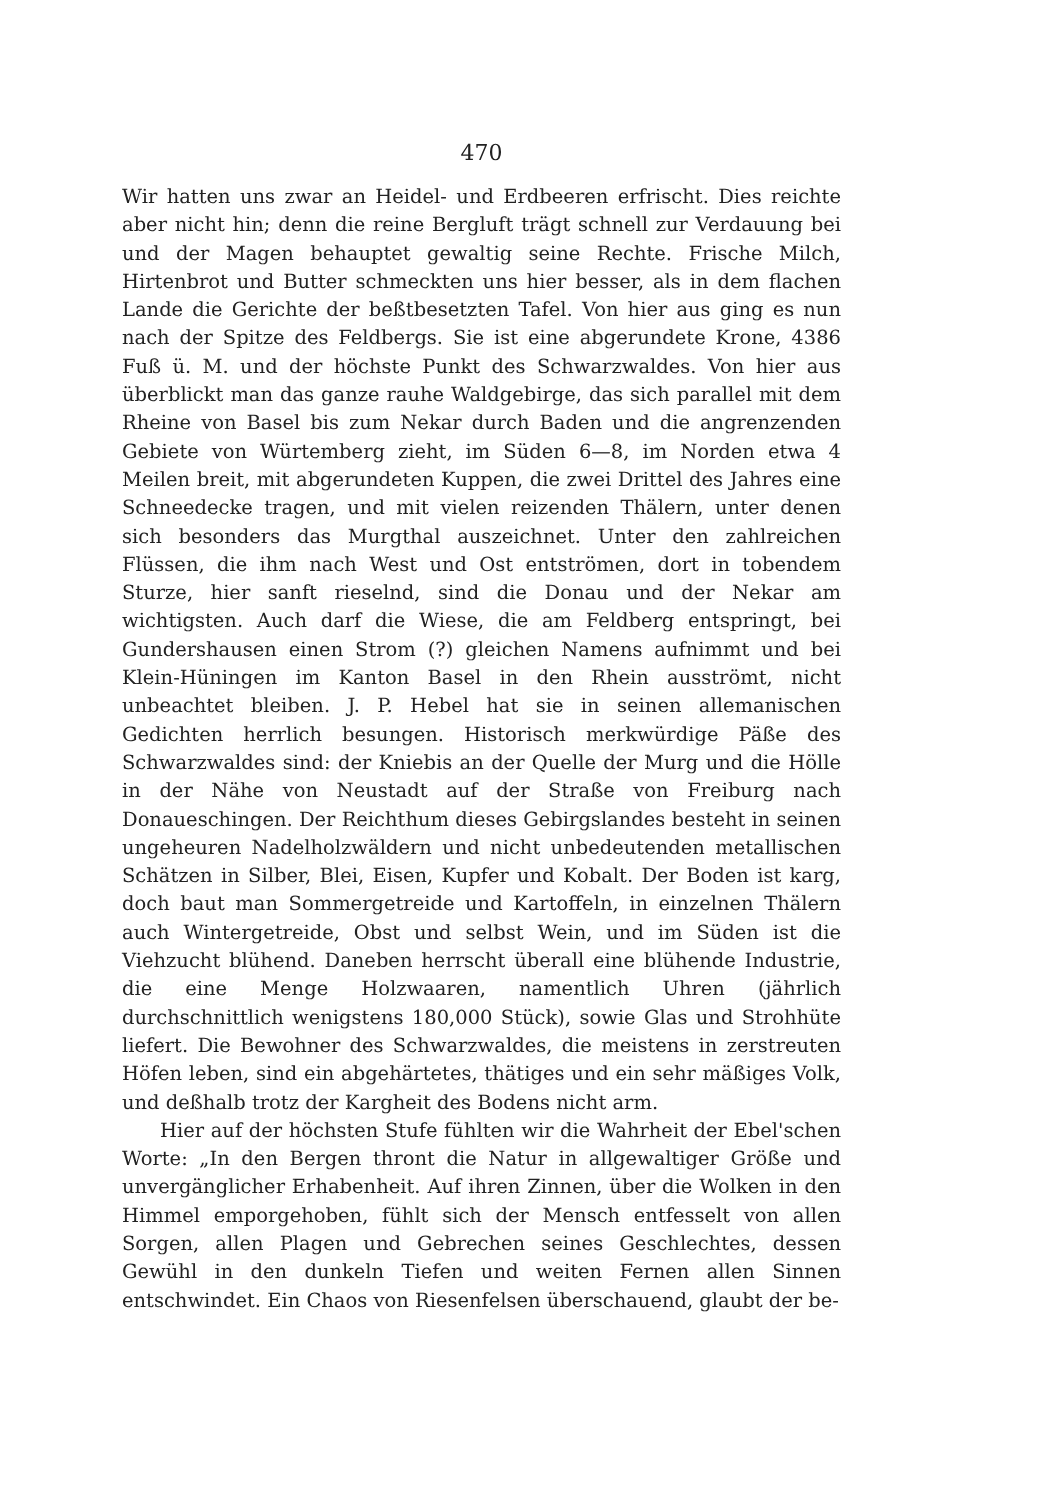470
Wir hatten uns zwar an Heidel- und Erdbeeren erfrischt. Dies reichte aber nicht hin; denn die reine Bergluft trägt schnell zur Verdauung bei und der Magen behauptet gewaltig seine Rechte. Frische Milch, Hirtenbrot und Butter schmeckten uns hier besser, als in dem flachen Lande die Gerichte der beßtbesetzten Tafel. Von hier aus ging es nun nach der Spitze des Feldbergs. Sie ist eine abgerundete Krone, 4386 Fuß ü. M. und der höchste Punkt des Schwarzwaldes. Von hier aus überblickt man das ganze rauhe Waldgebirge, das sich parallel mit dem Rheine von Basel bis zum Nekar durch Baden und die angrenzenden Gebiete von Würtemberg zieht, im Süden 6—8, im Norden etwa 4 Meilen breit, mit abgerundeten Kuppen, die zwei Drittel des Jahres eine Schneedecke tragen, und mit vielen reizenden Thälern, unter denen sich besonders das Murgthal auszeichnet. Unter den zahlreichen Flüssen, die ihm nach West und Ost entströmen, dort in tobendem Sturze, hier sanft rieselnd, sind die Donau und der Nekar am wichtigsten. Auch darf die Wiese, die am Feldberg entspringt, bei Gundershausen einen Strom (?) gleichen Namens aufnimmt und bei Klein-Hüningen im Kanton Basel in den Rhein ausströmt, nicht unbeachtet bleiben. J. P. Hebel hat sie in seinen allemanischen Gedichten herrlich besungen. Historisch merkwürdige Päße des Schwarzwaldes sind: der Kniebis an der Quelle der Murg und die Hölle in der Nähe von Neustadt auf der Straße von Freiburg nach Donaueschingen. Der Reichthum dieses Gebirgslandes besteht in seinen ungeheuren Nadelholzwäldern und nicht unbedeutenden metallischen Schätzen in Silber, Blei, Eisen, Kupfer und Kobalt. Der Boden ist karg, doch baut man Sommergetreide und Kartoffeln, in einzelnen Thälern auch Wintergetreide, Obst und selbst Wein, und im Süden ist die Viehzucht blühend. Daneben herrscht überall eine blühende Industrie, die eine Menge Holzwaaren, namentlich Uhren (jährlich durchschnittlich wenigstens 180,000 Stück), sowie Glas und Strohhüte liefert. Die Bewohner des Schwarzwaldes, die meistens in zerstreuten Höfen leben, sind ein abgehärtetes, thätiges und ein sehr mäßiges Volk, und deßhalb trotz der Kargheit des Bodens nicht arm.
Hier auf der höchsten Stufe fühlten wir die Wahrheit der Ebel'schen Worte: „In den Bergen thront die Natur in allgewaltiger Größe und unvergänglicher Erhabenheit. Auf ihren Zinnen, über die Wolken in den Himmel emporgehoben, fühlt sich der Mensch entfesselt von allen Sorgen, allen Plagen und Gebrechen seines Geschlechtes, dessen Gewühl in den dunkeln Tiefen und weiten Fernen allen Sinnen entschwindet. Ein Chaos von Riesenfelsen überschauend, glaubt der be-